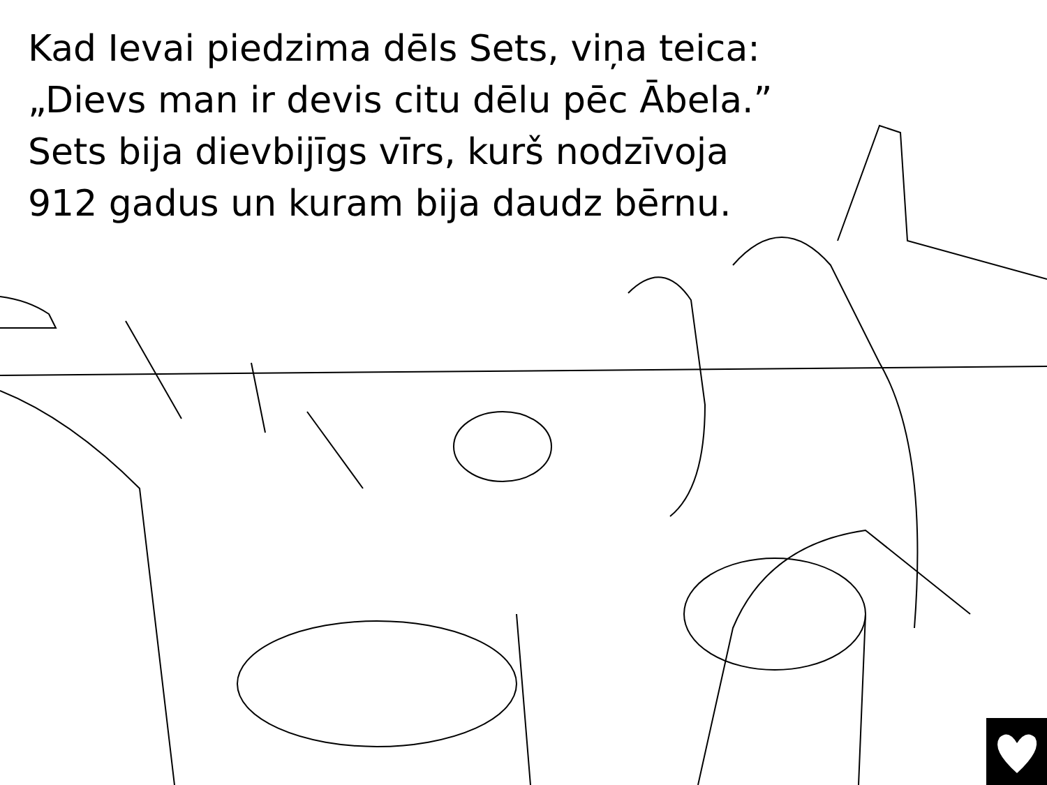Kad Ievai piedzima dēls Sets, viņa teica:
„Dievs man ir devis citu dēlu pēc Ābela.”
Sets bija dievbijīgs vīrs, kurš nodzīvoja
912 gadus un kuram bija daudz bērnu.